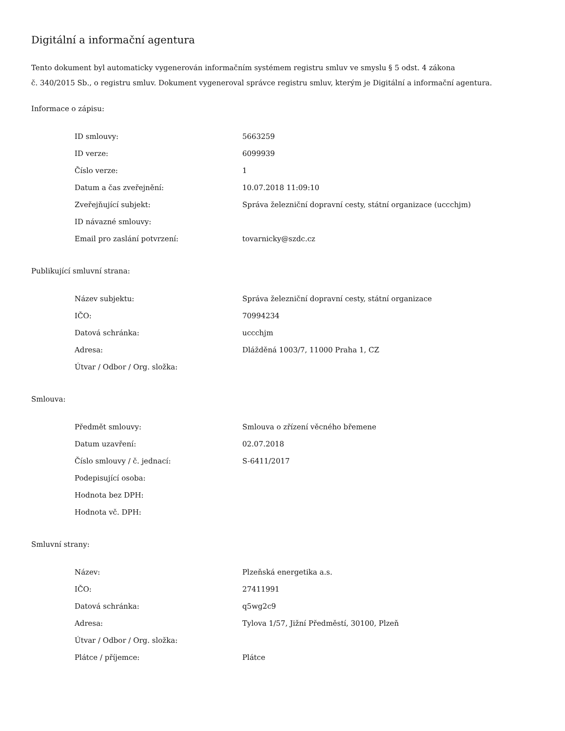Digitální a informační agentura
Tento dokument byl automaticky vygenerován informačním systémem registru smluv ve smyslu § 5 odst. 4 zákona
č. 340/2015 Sb., o registru smluv. Dokument vygeneroval správce registru smluv, kterým je Digitální a informační agentura.
Informace o zápisu:
| ID smlouvy: | 5663259 |
| ID verze: | 6099939 |
| Číslo verze: | 1 |
| Datum a čas zveřejnění: | 10.07.2018 11:09:10 |
| Zveřejňující subjekt: | Správa železniční dopravní cesty, státní organizace (uccchjm) |
| ID návazné smlouvy: | |
| Email pro zaslání potvrzení: | tovarnicky@szdc.cz |
Publikující smluvní strana:
| Název subjektu: | Správa železniční dopravní cesty, státní organizace |
| IČO: | 70994234 |
| Datová schránka: | uccchjm |
| Adresa: | Dlážděná 1003/7, 11000 Praha 1, CZ |
| Útvar / Odbor / Org. složka: | |
Smlouva:
| Předmět smlouvy: | Smlouva o zřízení věcného břemene |
| Datum uzavření: | 02.07.2018 |
| Číslo smlouvy / č. jednací: | S-6411/2017 |
| Podepisující osoba: | |
| Hodnota bez DPH: | |
| Hodnota vč. DPH: | |
Smluvní strany:
| Název: | Plzeňská energetika a.s. |
| IČO: | 27411991 |
| Datová schránka: | q5wg2c9 |
| Adresa: | Tylova 1/57, Jižní Předměstí, 30100, Plzeň |
| Útvar / Odbor / Org. složka: | |
| Plátce / příjemce: | Plátce |